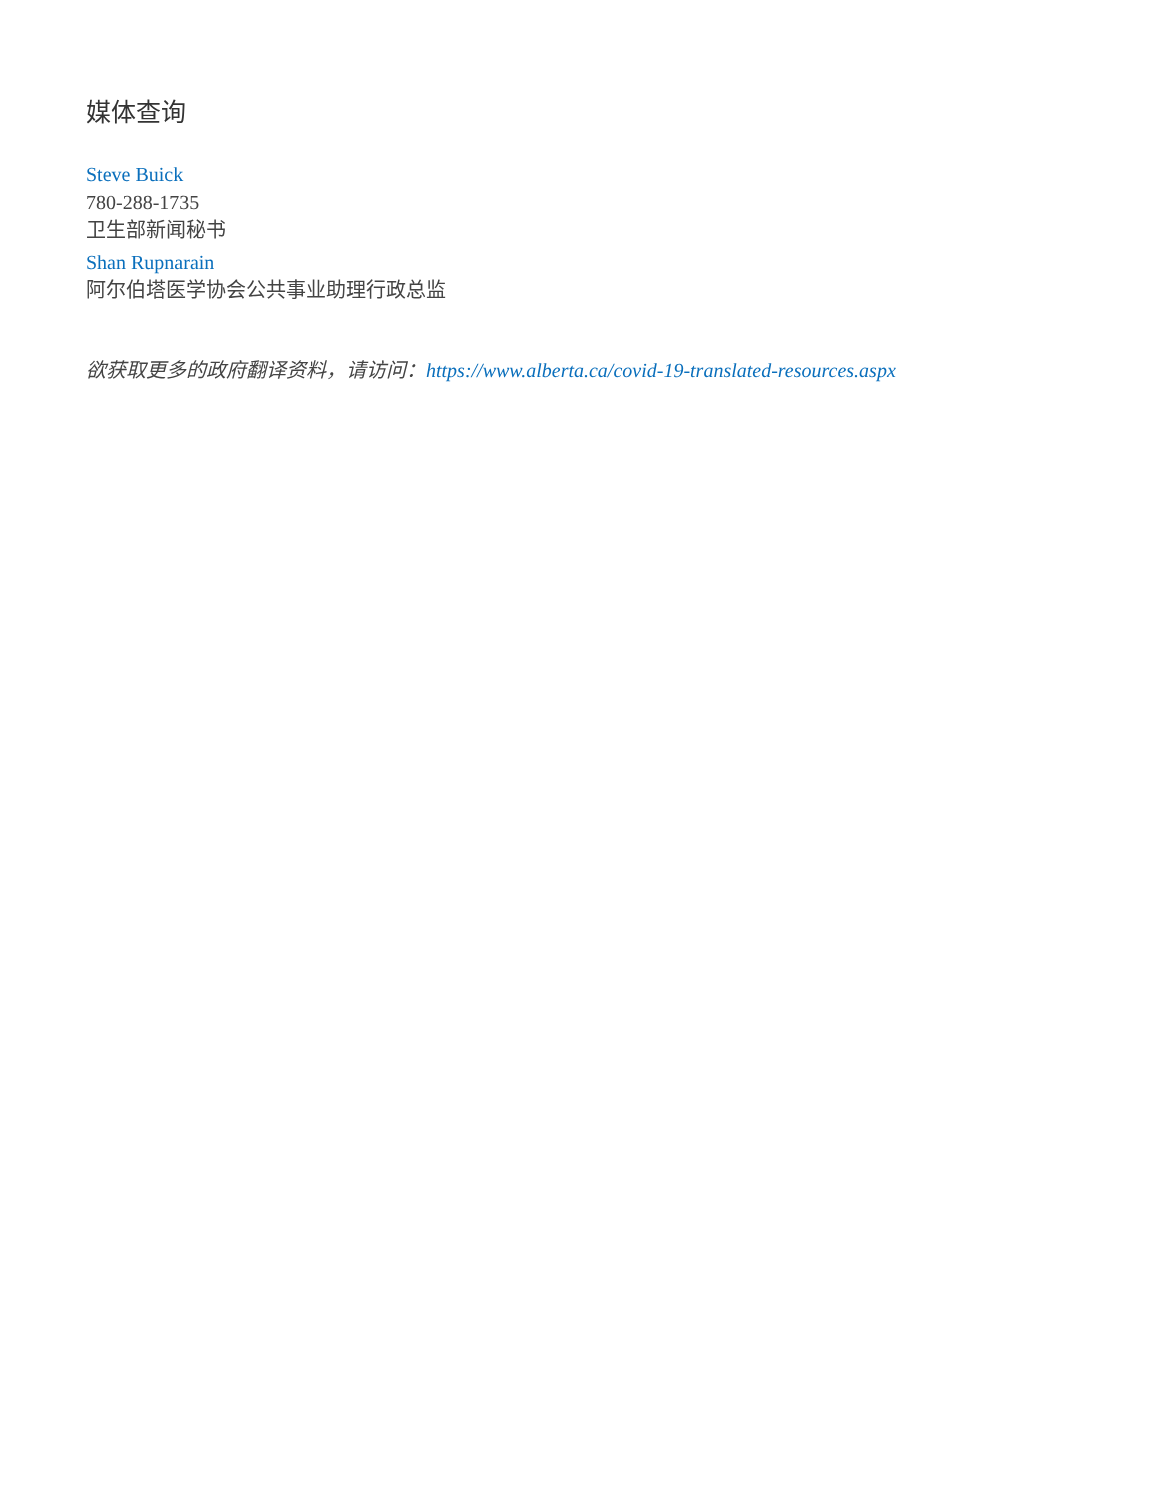媒体查询
Steve Buick
780-288-1735
卫生部新闻秘书
Shan Rupnarain
阿尔伯塔医学协会公共事业助理行政总监
欲获取更多的政府翻译资料，请访问：https://www.alberta.ca/covid-19-translated-resources.aspx